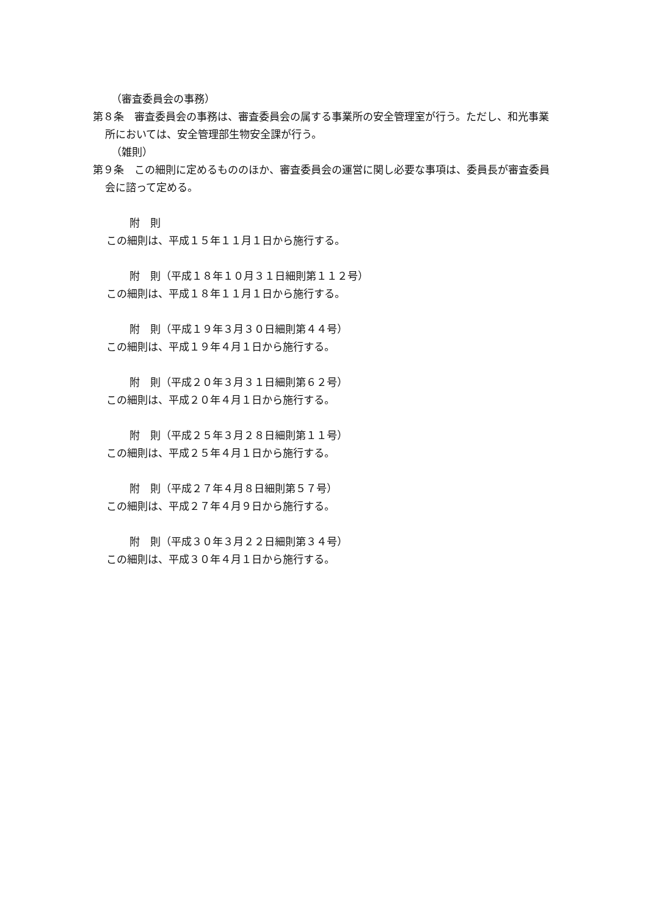（審査委員会の事務）
第８条　審査委員会の事務は、審査委員会の属する事業所の安全管理室が行う。ただし、和光事業所においては、安全管理部生物安全課が行う。
（雑則）
第９条　この細則に定めるもののほか、審査委員会の運営に関し必要な事項は、委員長が審査委員会に諮って定める。
附　則
この細則は、平成１５年１１月１日から施行する。
附　則（平成１８年１０月３１日細則第１１２号）
この細則は、平成１８年１１月１日から施行する。
附　則（平成１９年３月３０日細則第４４号）
この細則は、平成１９年４月１日から施行する。
附　則（平成２０年３月３１日細則第６２号）
この細則は、平成２０年４月１日から施行する。
附　則（平成２５年３月２８日細則第１１号）
この細則は、平成２５年４月１日から施行する。
附　則（平成２７年４月８日細則第５７号）
この細則は、平成２７年４月９日から施行する。
附　則（平成３０年３月２２日細則第３４号）
この細則は、平成３０年４月１日から施行する。